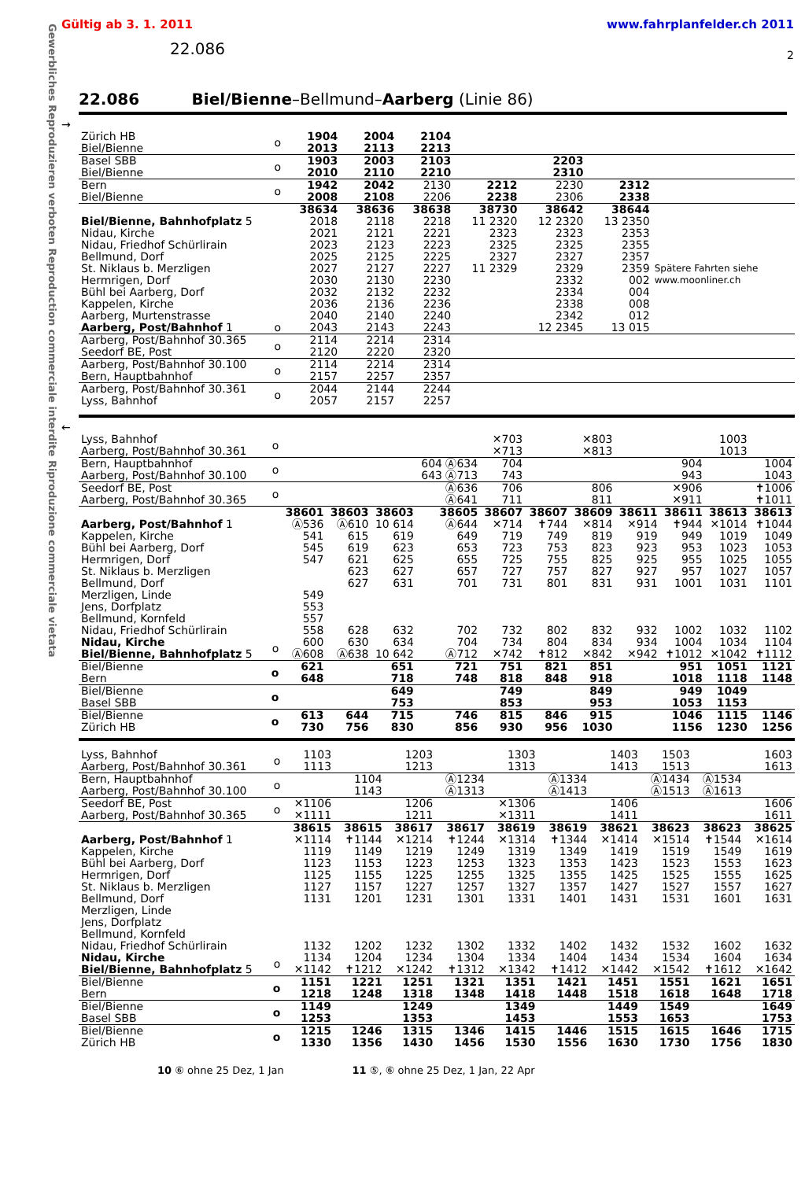Gewerbliches Reproduzieren verboten Reproduction commerciale interdite Riproduzione commerciale vietata
Gültig ab 3. 1. 2011 www.fahrplanfelder.ch 2011
22.086
2
22.086 Biel/Bienne –Bellmund–Aarberg (Linie 86)
→
| Zürich HB Biel/Bienne | o | 1904 2013 | 2004 2113 | 2104 2213 | | | | |
| Basel SBB Biel/Bienne | o | 1903 2010 | 2003 2110 | 2103 2210 | | 2203 2310 | | |
| Bern Biel/Bienne | o | 1942 2008 | 2042 2108 | 2130 2206 | 2212 2238 | 2230 2306 | 2312 2338 | |
| | | 38634 | 38636 | 38638 | 38730 | 38642 | 38644 | |
| Biel/Bienne, Bahnhofplatz 5 Nidau, Kirche Nidau, Friedhof Schürlirain Bellmund, Dorf St. Niklaus b. Merzligen Hermrigen, Dorf Bühl bei Aarberg, Dorf Kappelen, Kirche Aarberg, Murtenstrasse Aarberg, Post/Bahnhof 1 | o | 2018 2021 2023 2025 2027 2030 2032 2036 2040 2043 | 2118 2121 2123 2125 2127 2130 2132 2136 2140 2143 | 2218 2221 2223 2225 2227 2230 2232 2236 2240 2243 | 11 2320 2323 2325 2327 11 2329 | 12 2320 2323 2325 2327 2329 2332 2334 2338 2342 12 2345 | 13 2350 2353 2355 2357 2359 002 004 008 012 13 015 | Spätere Fahrten siehe www.moonliner.ch |
| Aarberg, Post/Bahnhof 30.365 Seedorf BE, Post | o | 2114 2120 | 2214 2220 | 2314 2320 | | | | |
| Aarberg, Post/Bahnhof 30.100 Bern, Hauptbahnhof | o | 2114 2157 | 2214 2257 | 2314 2357 | | | | |
| Aarberg, Post/Bahnhof 30.361 Lyss, Bahnhof | o | 2044 2057 | 2144 2157 | 2244 2257 | | | | |
←
| Lyss, Bahnhof Aarberg, Post/Bahnhof 30.361 | o | | | | | ✕703 ✕713 | | ✕803 ✕813 | | | 1003 1013 | |
| Bern, Hauptbahnhof Aarberg, Post/Bahnhof 30.100 | o | | | | 604 Ⓐ634 643 Ⓐ713 | 704 743 | | | | 904 943 | | 1004 1043 |
| Seedorf BE, Post Aarberg, Post/Bahnhof 30.365 | o | | | | Ⓐ636 Ⓐ641 | 706 711 | | 806 811 | | ✕906 ✕911 | | ✝1006 ✝1011 |
| | | 38601 | 38603 | 38603 | 38605 | 38607 | 38607 | 38609 | 38611 | 38611 | 38613 | 38613 |
| Aarberg, Post/Bahnhof 1 Kappelen, Kirche Bühl bei Aarberg, Dorf Hermrigen, Dorf St. Niklaus b. Merzligen Bellmund, Dorf Merzligen, Linde Jens, Dorfplatz Bellmund, Kornfeld Nidau, Friedhof Schürlirain Nidau, Kirche Biel/Bienne, Bahnhofplatz 5 | o | Ⓐ536 541 545 547 549 553 557 558 600 Ⓐ608 | Ⓐ610 615 619 621 623 627 628 630 Ⓐ638 | 10 614 619 623 625 627 631 632 634 10 642 | Ⓐ644 649 653 655 657 701 702 704 Ⓐ712 | ✕714 719 723 725 727 731 732 734 ✕742 | ✝744 749 753 755 757 801 802 804 ✝812 | ✕814 819 823 825 827 831 832 834 ✕842 | ✕914 919 923 925 927 931 932 934 ✕942 | ✝944 949 953 955 957 1001 1002 1004 ✝1012 | ✕1014 1019 1023 1025 1027 1031 1032 1034 ✕1042 | ✝1044 1049 1053 1055 1057 1101 1102 1104 ✝1112 |
| Biel/Bienne Bern | o | 621 648 | | 651 718 | 721 748 | 751 818 | 821 848 | 851 918 | | 951 1018 | 1051 1118 | 1121 1148 |
| Biel/Bienne Basel SBB | o | | | 649 753 | | 749 853 | | 849 953 | | 949 1053 | 1049 1153 | |
| Biel/Bienne Zürich HB | o | 613 730 | 644 756 | 715 830 | 746 856 | 815 930 | 846 956 | 915 1030 | | 1046 1156 | 1115 1230 | 1146 1256 |
| Lyss, Bahnhof Aarberg, Post/Bahnhof 30.361 | o | 1103 1113 | | 1203 1213 | | 1303 1313 | | 1403 1413 | 1503 1513 | | 1603 1613 |
| Bern, Hauptbahnhof Aarberg, Post/Bahnhof 30.100 | o | | 1104 1143 | | Ⓐ1234 Ⓐ1313 | | Ⓐ1334 Ⓐ1413 | | Ⓐ1434 Ⓐ1513 | Ⓐ1534 Ⓐ1613 | |
| Seedorf BE, Post Aarberg, Post/Bahnhof 30.365 | o | ✕1106 ✕1111 | | 1206 1211 | | ✕1306 ✕1311 | | 1406 1411 | | | 1606 1611 |
| | | 38615 | 38615 | 38617 | 38617 | 38619 | 38619 | 38621 | 38623 | 38623 | 38625 |
| Aarberg, Post/Bahnhof 1 Kappelen, Kirche Bühl bei Aarberg, Dorf Hermrigen, Dorf St. Niklaus b. Merzligen Bellmund, Dorf Merzligen, Linde Jens, Dorfplatz Bellmund, Kornfeld Nidau, Friedhof Schürlirain Nidau, Kirche Biel/Bienne, Bahnhofplatz 5 | o | ✕1114 1119 1123 1125 1127 1131 1132 1134 ✕1142 | ✝1144 1149 1153 1155 1157 1201 1202 1204 ✝1212 | ✕1214 1219 1223 1225 1227 1231 1232 1234 ✕1242 | ✝1244 1249 1253 1255 1257 1301 1302 1304 ✝1312 | ✕1314 1319 1323 1325 1327 1331 1332 1334 ✕1342 | ✝1344 1349 1353 1355 1357 1401 1402 1404 ✝1412 | ✕1414 1419 1423 1425 1427 1431 1432 1434 ✕1442 | ✕1514 1519 1523 1525 1527 1531 1532 1534 ✕1542 | ✝1544 1549 1553 1555 1557 1601 1602 1604 ✝1612 | ✕1614 1619 1623 1625 1627 1631 1632 1634 ✕1642 |
| Biel/Bienne Bern | o | 1151 1218 | 1221 1248 | 1251 1318 | 1321 1348 | 1351 1418 | 1421 1448 | 1451 1518 | 1551 1618 | 1621 1648 | 1651 1718 |
| Biel/Bienne Basel SBB | o | 1149 1253 | | 1249 1353 | | 1349 1453 | | 1449 1553 | 1549 1653 | | 1649 1753 |
| Biel/Bienne Zürich HB | o | 1215 1330 | 1246 1356 | 1315 1430 | 1346 1456 | 1415 1530 | 1446 1556 | 1515 1630 | 1615 1730 | 1646 1756 | 1715 1830 |
10 ⑥ ohne 25 Dez, 1 Jan 11 ⑤, ⑥ ohne 25 Dez, 1 Jan, 22 Apr